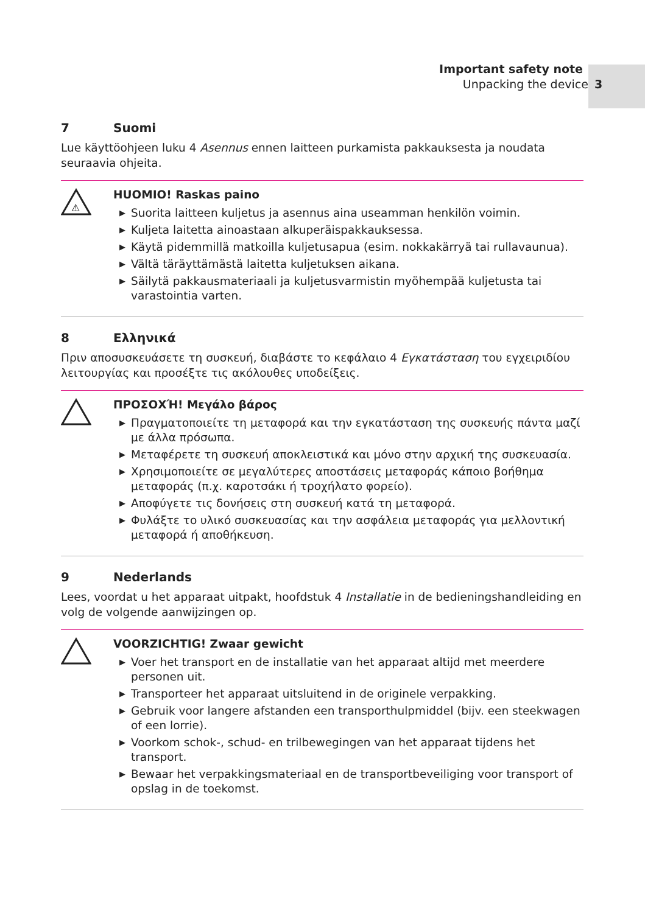Important safety note
Unpacking the device 3
7 Suomi
Lue käyttöohjeen luku 4 Asennus ennen laitteen purkamista pakkauksesta ja noudata seuraavia ohjeita.
⚠
HUOMIO! Raskas paino
▶ Suorita laitteen kuljetus ja asennus aina useamman henkilön voimin.
▶ Kuljeta laitetta ainoastaan alkuperäispakkauksessa.
▶ Käytä pidemmillä matkoilla kuljetusapua (esim. nokkakärryä tai rullavaunua).
▶ Vältä täräyttämästä laitetta kuljetuksen aikana.
▶ Säilytä pakkausmateriaali ja kuljetusvarmistin myöhempää kuljetusta tai varastointia varten.
8 Ελληνικά
Πριν αποσυσκευάσετε τη συσκευή, διαβάστε το κεφάλαιο 4 Εγκατάσταση του εγχειριδίου λειτουργίας και προσέξτε τις ακόλουθες υποδείξεις.
ΠΡΟΣΟΧΉ! Μεγάλο βάρος
▶ Πραγματοποιείτε τη μεταφορά και την εγκατάσταση της συσκευής πάντα μαζί με άλλα πρόσωπα.
▶ Μεταφέρετε τη συσκευή αποκλειστικά και μόνο στην αρχική της συσκευασία.
▶ Χρησιμοποιείτε σε μεγαλύτερες αποστάσεις μεταφοράς κάποιο βοήθημα μεταφοράς (π.χ. καροτσάκι ή τροχήλατο φορείο).
▶ Αποφύγετε τις δονήσεις στη συσκευή κατά τη μεταφορά.
▶ Φυλάξτε το υλικό συσκευασίας και την ασφάλεια μεταφοράς για μελλοντική μεταφορά ή αποθήκευση.
9 Nederlands
Lees, voordat u het apparaat uitpakt, hoofdstuk 4 Installatie in de bedieningshandleiding en volg de volgende aanwijzingen op.
VOORZICHTIG! Zwaar gewicht
▶ Voer het transport en de installatie van het apparaat altijd met meerdere personen uit.
▶ Transporteer het apparaat uitsluitend in de originele verpakking.
▶ Gebruik voor langere afstanden een transporthulpmiddel (bijv. een steekwagen of een lorrie).
▶ Voorkom schok-, schud- en trilbewegingen van het apparaat tijdens het transport.
▶ Bewaar het verpakkingsmateriaal en de transportbeveiliging voor transport of opslag in de toekomst.